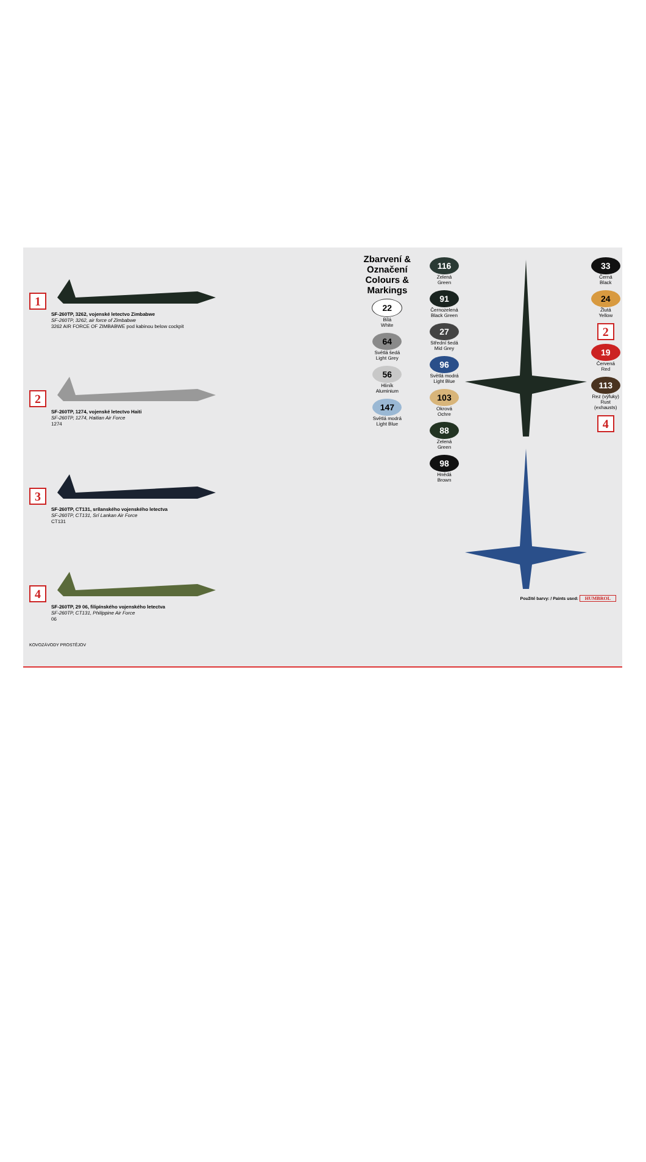1
SF-260TP, 3262, vojenské letectvo Zimbabwe
SF-260TP, 3262, air force of Zimbabwe
3262 AIR FORCE OF ZIMBABWE pod kabinou below cockpit
2
SF-260TP, 1274, vojenské letectvo Haiti
SF-260TP, 1274, Haitian Air Force
1274
3
SF-260TP, CT131, srílanského vojenského letectva
SF-260TP, CT131, Srí Lankan Air Force
CT131
4
SF-260TP, 29 06, filipínského vojenského letectva
SF-260TP, CT131, Philippine Air Force
06
KOVOZÁVODY PROSTĚJOV
Zbarvení & Označení
Colours & Markings
22
Bílá
White
64
Světlá šedá
Light Grey
56
Hliník
Aluminium
147
Světlá modrá
Light Blue
116
Zelená
Green
91
Černozelená
Black Green
27
Střední šedá
Mid Grey
96
Světlá modrá
Light Blue
103
Okrová
Ochre
88
Zelená
Green
98
Hnědá
Brown
33
Černá
Black
24
Žlutá
Yellow
2
19
Červená
Red
113
Rez (výfuky)
Rust (exhausts)
4
Použité barvy: / Paints used: HUMBROL